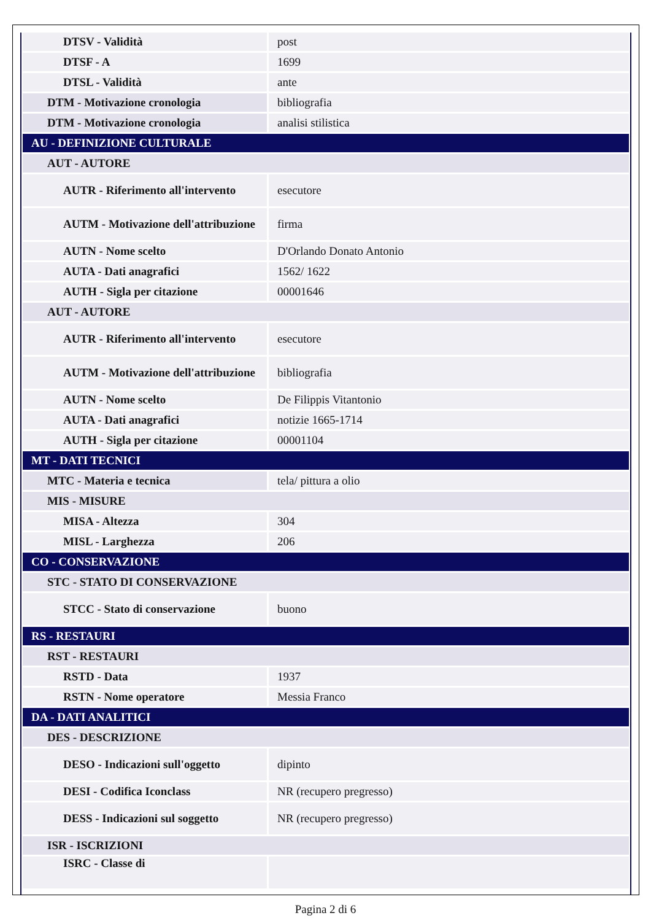| DTSV - Validità | post |
| DTSF - A | 1699 |
| DTSL - Validità | ante |
| DTM - Motivazione cronologia | bibliografia |
| DTM - Motivazione cronologia | analisi stilistica |
| AU - DEFINIZIONE CULTURALE | |
| AUT - AUTORE | |
| AUTR - Riferimento all'intervento | esecutore |
| AUTM - Motivazione dell'attribuzione | firma |
| AUTN - Nome scelto | D'Orlando Donato Antonio |
| AUTA - Dati anagrafici | 1562/ 1622 |
| AUTH - Sigla per citazione | 00001646 |
| AUT - AUTORE | |
| AUTR - Riferimento all'intervento | esecutore |
| AUTM - Motivazione dell'attribuzione | bibliografia |
| AUTN - Nome scelto | De Filippis Vitantonio |
| AUTA - Dati anagrafici | notizie 1665-1714 |
| AUTH - Sigla per citazione | 00001104 |
| MT - DATI TECNICI | |
| MTC - Materia e tecnica | tela/ pittura a olio |
| MIS - MISURE | |
| MISA - Altezza | 304 |
| MISL - Larghezza | 206 |
| CO - CONSERVAZIONE | |
| STC - STATO DI CONSERVAZIONE | |
| STCC - Stato di conservazione | buono |
| RS - RESTAURI | |
| RST - RESTAURI | |
| RSTD - Data | 1937 |
| RSTN - Nome operatore | Messia Franco |
| DA - DATI ANALITICI | |
| DES - DESCRIZIONE | |
| DESO - Indicazioni sull'oggetto | dipinto |
| DESI - Codifica Iconclass | NR (recupero pregresso) |
| DESS - Indicazioni sul soggetto | NR (recupero pregresso) |
| ISR - ISCRIZIONI | |
| ISRC - Classe di | |
Pagina 2 di 6